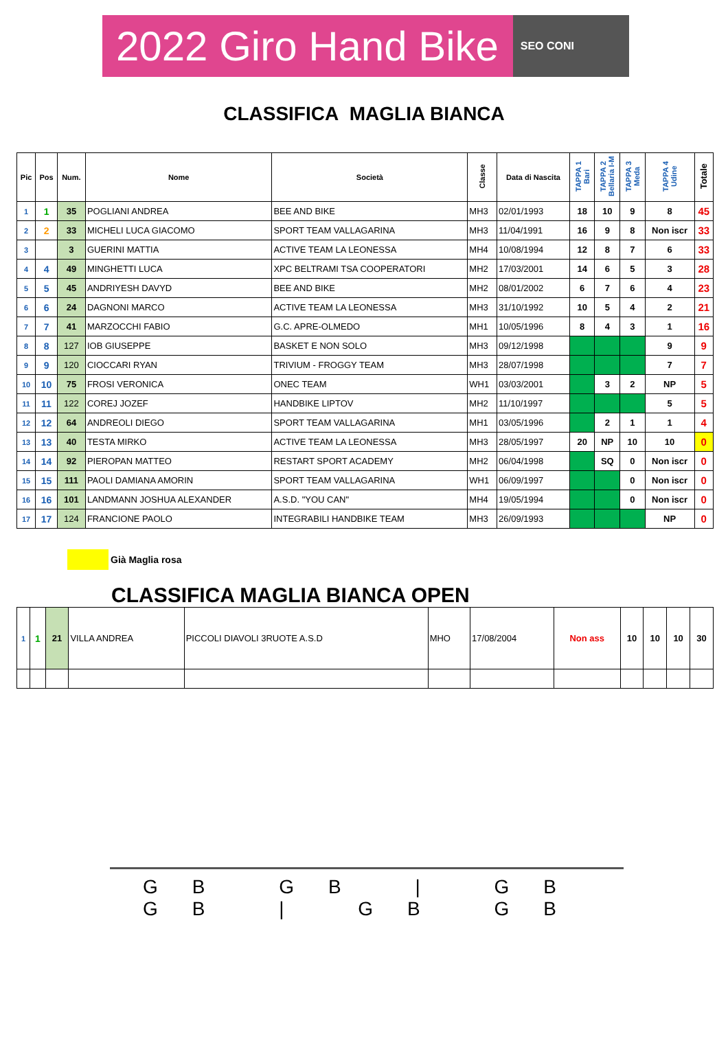2022 Giro Hand Bike SEO CONI
CLASSIFICA MAGLIA BIANCA
| Pic | Pos | Num. | Nome | Società | Classe | Data di Nascita | TAPPA 1 Bari | TAPPA 2 Bellaria I-M | TAPPA 3 Meda | TAPPA 4 Udine | Totale |
| --- | --- | --- | --- | --- | --- | --- | --- | --- | --- | --- | --- |
| 1 | 1 | 35 | POGLIANI ANDREA | BEE AND BIKE | MH3 | 02/01/1993 | 18 | 10 | 9 | 8 | 45 |
| 2 | 2 | 33 | MICHELI LUCA GIACOMO | SPORT TEAM VALLAGARINA | MH3 | 11/04/1991 | 16 | 9 | 8 | Non iscr | 33 |
| 3 | | 3 | GUERINI MATTIA | ACTIVE TEAM LA LEONESSA | MH4 | 10/08/1994 | 12 | 8 | 7 | 6 | 33 |
| 4 | 4 | 49 | MINGHETTI LUCA | XPC BELTRAMI TSA COOPERATORI | MH2 | 17/03/2001 | 14 | 6 | 5 | 3 | 28 |
| 5 | 5 | 45 | ANDRIYESH DAVYD | BEE AND BIKE | MH2 | 08/01/2002 | 6 | 7 | 6 | 4 | 23 |
| 6 | 6 | 24 | DAGNONI MARCO | ACTIVE TEAM LA LEONESSA | MH3 | 31/10/1992 | 10 | 5 | 4 | 2 | 21 |
| 7 | 7 | 41 | MARZOCCHI FABIO | G.C. APRE-OLMEDO | MH1 | 10/05/1996 | 8 | 4 | 3 | 1 | 16 |
| 8 | 8 | 127 | IOB GIUSEPPE | BASKET E NON SOLO | MH3 | 09/12/1998 | | | | 9 | 9 |
| 9 | 9 | 120 | CIOCCARI RYAN | TRIVIUM - FROGGY TEAM | MH3 | 28/07/1998 | | | | 7 | 7 |
| 10 | 10 | 75 | FROSI VERONICA | ONEC TEAM | WH1 | 03/03/2001 | | 3 | 2 | NP | 5 |
| 11 | 11 | 122 | COREJ JOZEF | HANDBIKE LIPTOV | MH2 | 11/10/1997 | | | | 5 | 5 |
| 12 | 12 | 64 | ANDREOLI DIEGO | SPORT TEAM VALLAGARINA | MH1 | 03/05/1996 | | 2 | 1 | 1 | 4 |
| 13 | 13 | 40 | TESTA MIRKO | ACTIVE TEAM LA LEONESSA | MH3 | 28/05/1997 | 20 | NP | 10 | 10 | 0 |
| 14 | 14 | 92 | PIEROPAN MATTEO | RESTART SPORT ACADEMY | MH2 | 06/04/1998 | | SQ | 0 | Non iscr | 0 |
| 15 | 15 | 111 | PAOLI DAMIANA AMORIN | SPORT TEAM VALLAGARINA | WH1 | 06/09/1997 | | | 0 | Non iscr | 0 |
| 16 | 16 | 101 | LANDMANN JOSHUA ALEXANDER | A.S.D. "YOU CAN" | MH4 | 19/05/1994 | | | 0 | Non iscr | 0 |
| 17 | 17 | 124 | FRANCIONE PAOLO | INTEGRABILI HANDBIKE TEAM | MH3 | 26/09/1993 | | | | NP | 0 |
Già Maglia rosa
CLASSIFICA MAGLIA BIANCA OPEN
| 1 | 1 | 21 | VILLA ANDREA | PICCOLI DIAVOLI 3RUOTE A.S.D | MHO | 17/08/2004 | Non ass | 10 | 10 | 10 | 30 |
GB GB | GB GB | GB GB